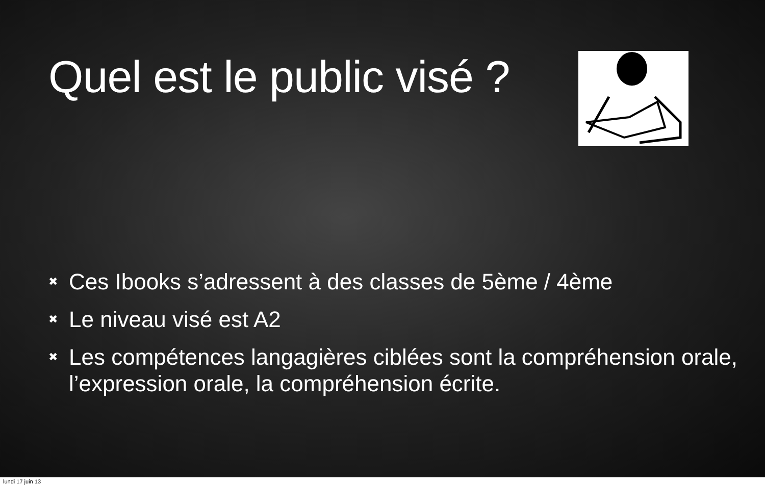Quel est le public visé ?
✖ Ces Ibooks s’adressent à des classes de 5ème / 4ème
✖ Le niveau visé est A2
✖ Les compétences langagières ciblées sont la compréhension orale, l’expression orale, la compréhension écrite.
lundi 17 juin 13